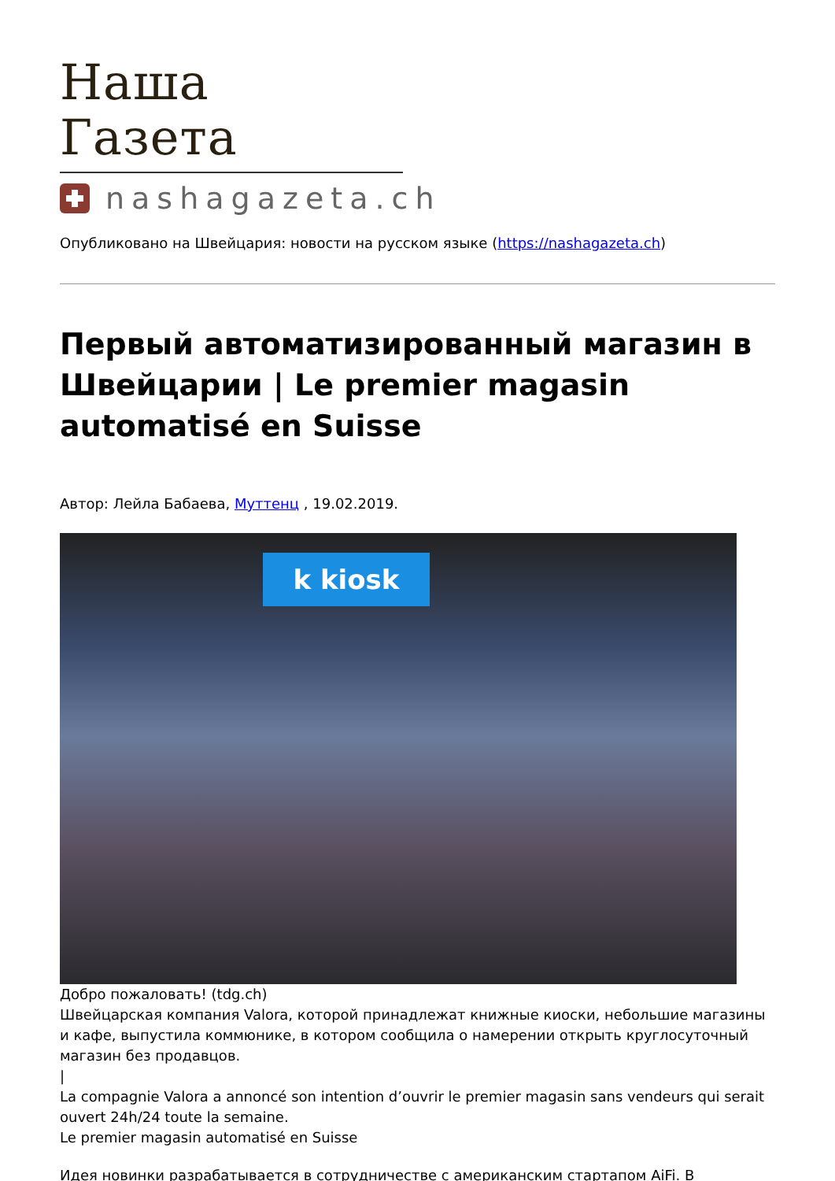Наша Газета
nashagazeta.ch
Опубликовано на Швейцария: новости на русском языке (https://nashagazeta.ch)
Первый автоматизированный магазин в Швейцарии | Le premier magasin automatisé en Suisse
Автор: Лейла Бабаева, Муттенц , 19.02.2019.
k kiosk
Добро пожаловать! (tdg.ch)
Швейцарская компания Valora, которой принадлежат книжные киоски, небольшие магазины и кафе, выпустила коммюнике, в котором сообщила о намерении открыть круглосуточный магазин без продавцов.
|
La compagnie Valora a annoncé son intention d’ouvrir le premier magasin sans vendeurs qui serait ouvert 24h/24 toute la semaine.
Le premier magasin automatisé en Suisse
Идея новинки разрабатывается в сотрудничестве с американским стартапом AiFi. В